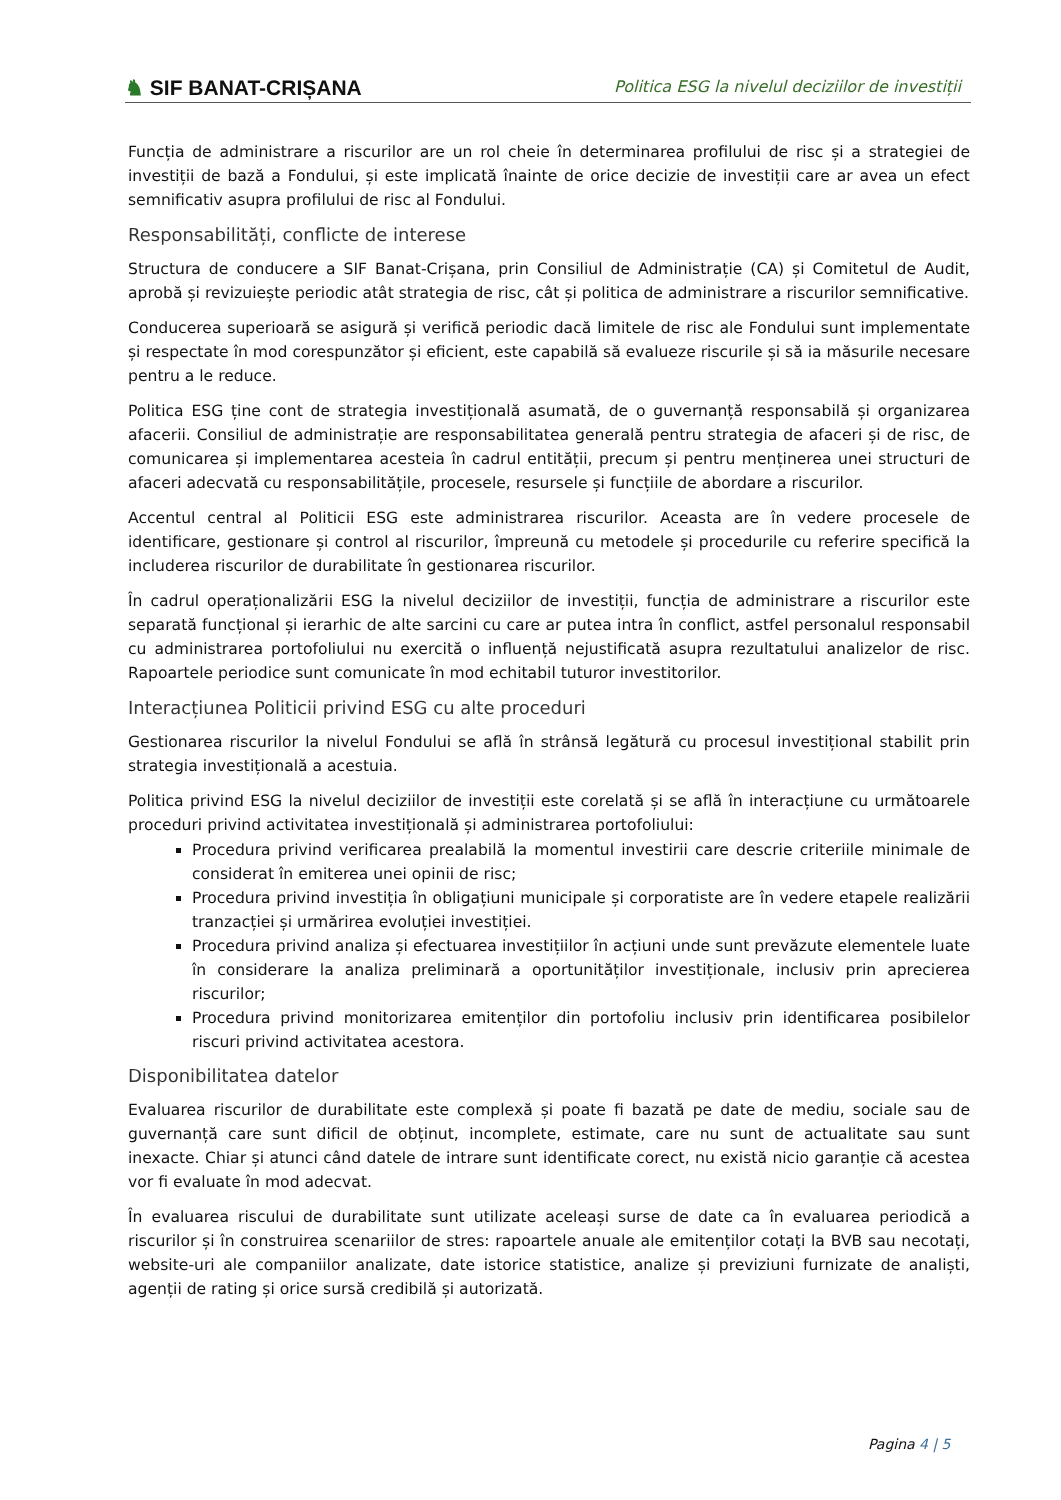♞ SIF BANAT-CRIȘANA
Politica ESG la nivelul deciziilor de investiții
Funcția de administrare a riscurilor are un rol cheie în determinarea profilului de risc și a strategiei de investiții de bază a Fondului, și este implicată înainte de orice decizie de investiții care ar avea un efect semnificativ asupra profilului de risc al Fondului.
Responsabilități, conflicte de interese
Structura de conducere a SIF Banat-Crișana, prin Consiliul de Administrație (CA) și Comitetul de Audit, aprobă și revizuiește periodic atât strategia de risc, cât și politica de administrare a riscurilor semnificative.
Conducerea superioară se asigură și verifică periodic dacă limitele de risc ale Fondului sunt implementate și respectate în mod corespunzător și eficient, este capabilă să evalueze riscurile și să ia măsurile necesare pentru a le reduce.
Politica ESG ține cont de strategia investițională asumată, de o guvernanță responsabilă și organizarea afacerii. Consiliul de administrație are responsabilitatea generală pentru strategia de afaceri și de risc, de comunicarea și implementarea acesteia în cadrul entității, precum și pentru menținerea unei structuri de afaceri adecvată cu responsabilitățile, procesele, resursele și funcțiile de abordare a riscurilor.
Accentul central al Politicii ESG este administrarea riscurilor. Aceasta are în vedere procesele de identificare, gestionare și control al riscurilor, împreună cu metodele și procedurile cu referire specifică la includerea riscurilor de durabilitate în gestionarea riscurilor.
În cadrul operaționalizării ESG la nivelul deciziilor de investiții, funcția de administrare a riscurilor este separată funcțional și ierarhic de alte sarcini cu care ar putea intra în conflict, astfel personalul responsabil cu administrarea portofoliului nu exercită o influență nejustificată asupra rezultatului analizelor de risc. Rapoartele periodice sunt comunicate în mod echitabil tuturor investitorilor.
Interacțiunea Politicii privind ESG cu alte proceduri
Gestionarea riscurilor la nivelul Fondului se află în strânsă legătură cu procesul investițional stabilit prin strategia investițională a acestuia.
Politica privind ESG la nivelul deciziilor de investiții este corelată și se află în interacțiune cu următoarele proceduri privind activitatea investițională și administrarea portofoliului:
Procedura privind verificarea prealabilă la momentul investirii care descrie criteriile minimale de considerat în emiterea unei opinii de risc;
Procedura privind investiția în obligațiuni municipale și corporatiste are în vedere etapele realizării tranzacției și urmărirea evoluției investiției.
Procedura privind analiza și efectuarea investițiilor în acțiuni unde sunt prevăzute elementele luate în considerare la analiza preliminară a oportunităților investiționale, inclusiv prin aprecierea riscurilor;
Procedura privind monitorizarea emitenților din portofoliu inclusiv prin identificarea posibilelor riscuri privind activitatea acestora.
Disponibilitatea datelor
Evaluarea riscurilor de durabilitate este complexă și poate fi bazată pe date de mediu, sociale sau de guvernanță care sunt dificil de obținut, incomplete, estimate, care nu sunt de actualitate sau sunt inexacte. Chiar și atunci când datele de intrare sunt identificate corect, nu există nicio garanție că acestea vor fi evaluate în mod adecvat.
În evaluarea riscului de durabilitate sunt utilizate aceleași surse de date ca în evaluarea periodică a riscurilor și în construirea scenariilor de stres: rapoartele anuale ale emitenților cotați la BVB sau necotați, website-uri ale companiilor analizate, date istorice statistice, analize și previziuni furnizate de analiști, agenții de rating și orice sursă credibilă și autorizată.
Pagina 4 | 5